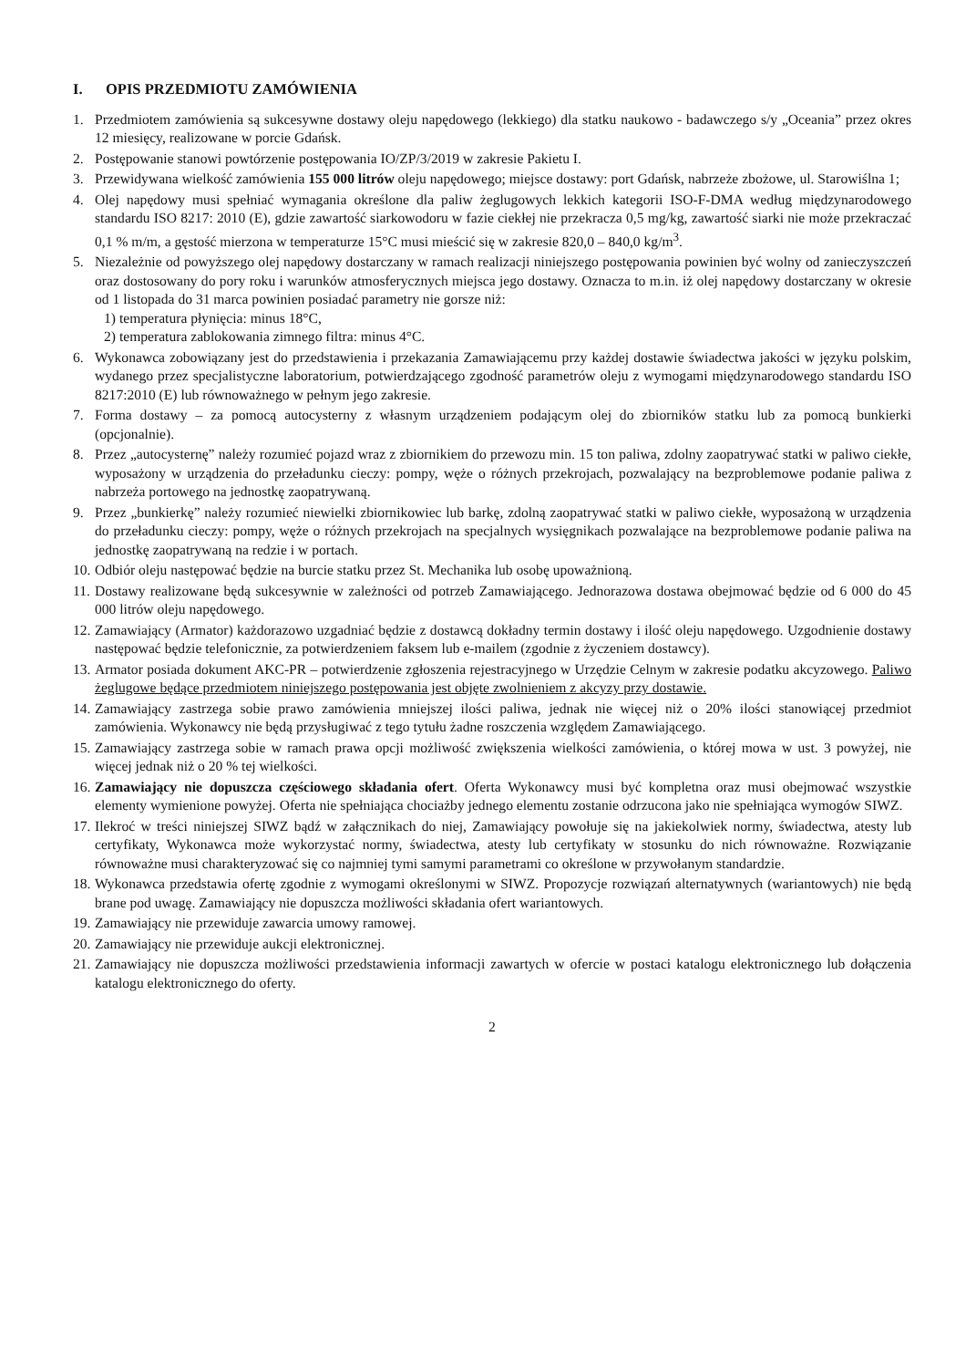I. OPIS PRZEDMIOTU ZAMÓWIENIA
1. Przedmiotem zamówienia są sukcesywne dostawy oleju napędowego (lekkiego) dla statku naukowo - badawczego s/y „Oceania” przez okres 12 miesięcy, realizowane w porcie Gdańsk.
2. Postępowanie stanowi powtórzenie postępowania IO/ZP/3/2019 w zakresie Pakietu I.
3. Przewidywana wielkość zamówienia 155 000 litrów oleju napędowego; miejsce dostawy: port Gdańsk, nabrzeże zbożowe, ul. Starowiślna 1;
4. Olej napędowy musi spełniać wymagania określone dla paliw żeglugowych lekkich kategorii ISO-F-DMA według międzynarodowego standardu ISO 8217: 2010 (E), gdzie zawartość siarkowodoru w fazie ciekłej nie przekracza 0,5 mg/kg, zawartość siarki nie może przekraczać 0,1 % m/m, a gęstość mierzona w temperaturze 15°C musi mieścić się w zakresie 820,0 – 840,0 kg/m<sup>3</sup>.
5. Niezależnie od powyższego olej napędowy dostarczany w ramach realizacji niniejszego postępowania powinien być wolny od zanieczyszczeń oraz dostosowany do pory roku i warunków atmosferycznych miejsca jego dostawy. Oznacza to m.in. iż olej napędowy dostarczany w okresie od 1 listopada do 31 marca powinien posiadać parametry nie gorsze niż:
1) temperatura płynięcia: minus 18°C,
2) temperatura zablokowania zimnego filtra: minus 4°C.
6. Wykonawca zobowiązany jest do przedstawienia i przekazania Zamawiającemu przy każdej dostawie świadectwa jakości w języku polskim, wydanego przez specjalistyczne laboratorium, potwierdzającego zgodność parametrów oleju z wymogami międzynarodowego standardu ISO 8217:2010 (E) lub równoważnego w pełnym jego zakresie.
7. Forma dostawy – za pomocą autocysterny z własnym urządzeniem podającym olej do zbiorników statku lub za pomocą bunkierki (opcjonalnie).
8. Przez „autocysternę” należy rozumieć pojazd wraz z zbiornikiem do przewozu min. 15 ton paliwa, zdolny zaopatrywać statki w paliwo ciekłe, wyposażony w urządzenia do przeładunku cieczy: pompy, węże o różnych przekrojach, pozwalający na bezproblemowe podanie paliwa z nabrzeża portowego na jednostkę zaopatrywaną.
9. Przez „bunkierkę” należy rozumieć niewielki zbiornikowiec lub barkę, zdolną zaopatrywać statki w paliwo ciekłe, wyposażoną w urządzenia do przeładunku cieczy: pompy, węże o różnych przekrojach na specjalnych wysięgnikach pozwalające na bezproblemowe podanie paliwa na jednostkę zaopatrywaną na redzie i w portach.
10.
Odbiór oleju następować będzie na burcie statku przez St. Mechanika lub osobę upoważnioną.
11.
Dostawy realizowane będą sukcesywnie w zależności od potrzeb Zamawiającego. Jednorazowa dostawa obejmować będzie od 6 000 do 45 000 litrów oleju napędowego.
12.
Zamawiający (Armator) każdorazowo uzgadniać będzie z dostawcą dokładny termin dostawy i ilość oleju napędowego. Uzgodnienie dostawy następować będzie telefonicznie, za potwierdzeniem faksem lub e-mailem (zgodnie z życzeniem dostawcy).
13.
Armator posiada dokument AKC-PR – potwierdzenie zgłoszenia rejestracyjnego w Urzędzie Celnym w zakresie podatku akcyzowego. Paliwo żeglugowe będące przedmiotem niniejszego postępowania jest objęte zwolnieniem z akcyzy przy dostawie.
14.
Zamawiający zastrzega sobie prawo zamówienia mniejszej ilości paliwa, jednak nie więcej niż o 20% ilości stanowiącej przedmiot zamówienia. Wykonawcy nie będą przysługiwać z tego tytułu żadne roszczenia względem Zamawiającego.
15.
Zamawiający zastrzega sobie w ramach prawa opcji możliwość zwiększenia wielkości zamówienia, o której mowa w ust. 3 powyżej, nie więcej jednak niż o 20 % tej wielkości.
16.
Zamawiający nie dopuszcza częściowego składania ofert. Oferta Wykonawcy musi być kompletna oraz musi obejmować wszystkie elementy wymienione powyżej. Oferta nie spełniająca chociażby jednego elementu zostanie odrzucona jako nie spełniająca wymogów SIWZ.
17.
Ilekroć w treści niniejszej SIWZ bądź w załącznikach do niej, Zamawiający powołuje się na jakiekolwiek normy, świadectwa, atesty lub certyfikaty, Wykonawca może wykorzystać normy, świadectwa, atesty lub certyfikaty w stosunku do nich równoważne. Rozwiązanie równoważne musi charakteryzować się co najmniej tymi samymi parametrami co określone w przywołanym standardzie.
18.
Wykonawca przedstawia ofertę zgodnie z wymogami określonymi w SIWZ. Propozycje rozwiązań alternatywnych (wariantowych) nie będą brane pod uwagę. Zamawiający nie dopuszcza możliwości składania ofert wariantowych.
19.
Zamawiający nie przewiduje zawarcia umowy ramowej.
20.
Zamawiający nie przewiduje aukcji elektronicznej.
21.
Zamawiający nie dopuszcza możliwości przedstawienia informacji zawartych w ofercie w postaci katalogu elektronicznego lub dołączenia katalogu elektronicznego do oferty.
2